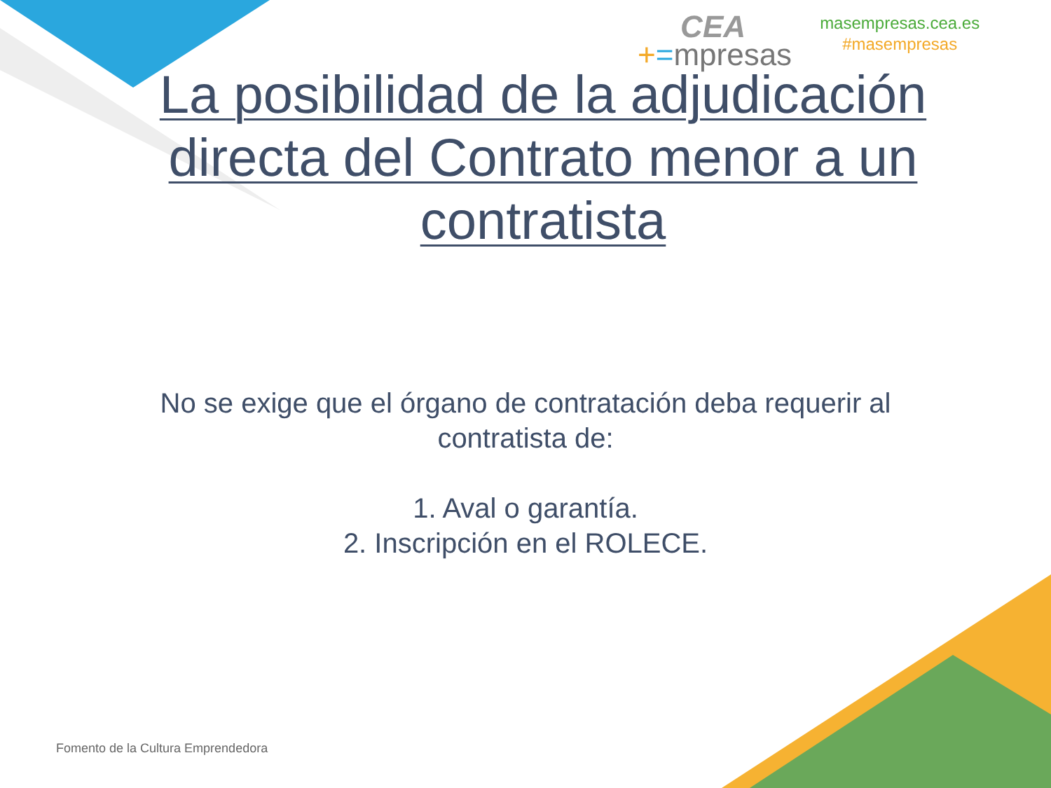CEA
+=mpresas
masempresas.cea.es
#masempresas
La posibilidad de la adjudicación directa del Contrato menor a un contratista
No se exige que el órgano de contratación deba requerir al contratista de:
1. Aval o garantía.
2. Inscripción en el ROLECE.
Fomento de la Cultura Emprendedora